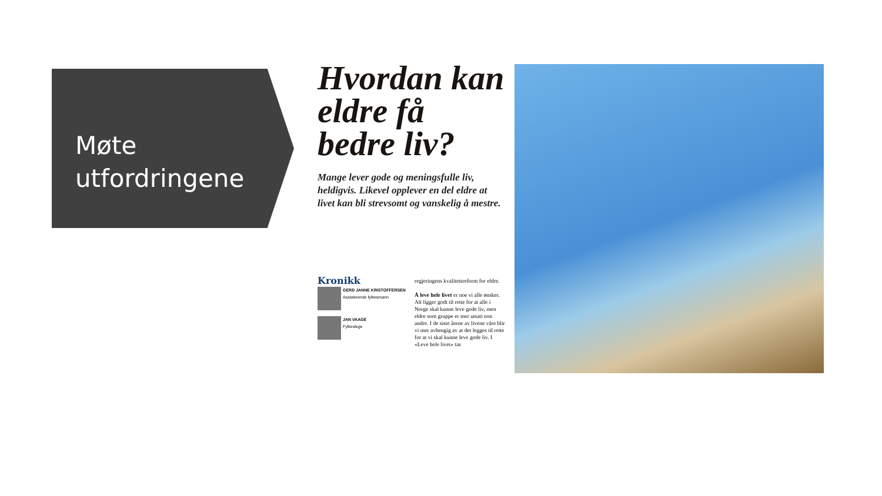Møte
utfordringene
Hvordan kan eldre få bedre liv?
Mange lever gode og meningsfulle liv, heldigvis. Likevel opplever en del eldre at livet kan bli strevsomt og vanskelig å mestre.
Kronikk
GERD JANNE KRISTOFFERSEN
Assisterende fylkesmann
JAN VAAGE
Fylkeslege
regjeringens kvalitetsreform for eldre.
Å leve hele livet er noe vi alle ønsker. Alt ligger godt til rette for at alle i Norge skal kunne leve gode liv, men eldre som gruppe er mer utsatt enn andre. I de siste årene av livene våre blir vi mer avhengig av at det legges til rette for at vi skal kunne leve gode liv. I «Leve hele livet» tas